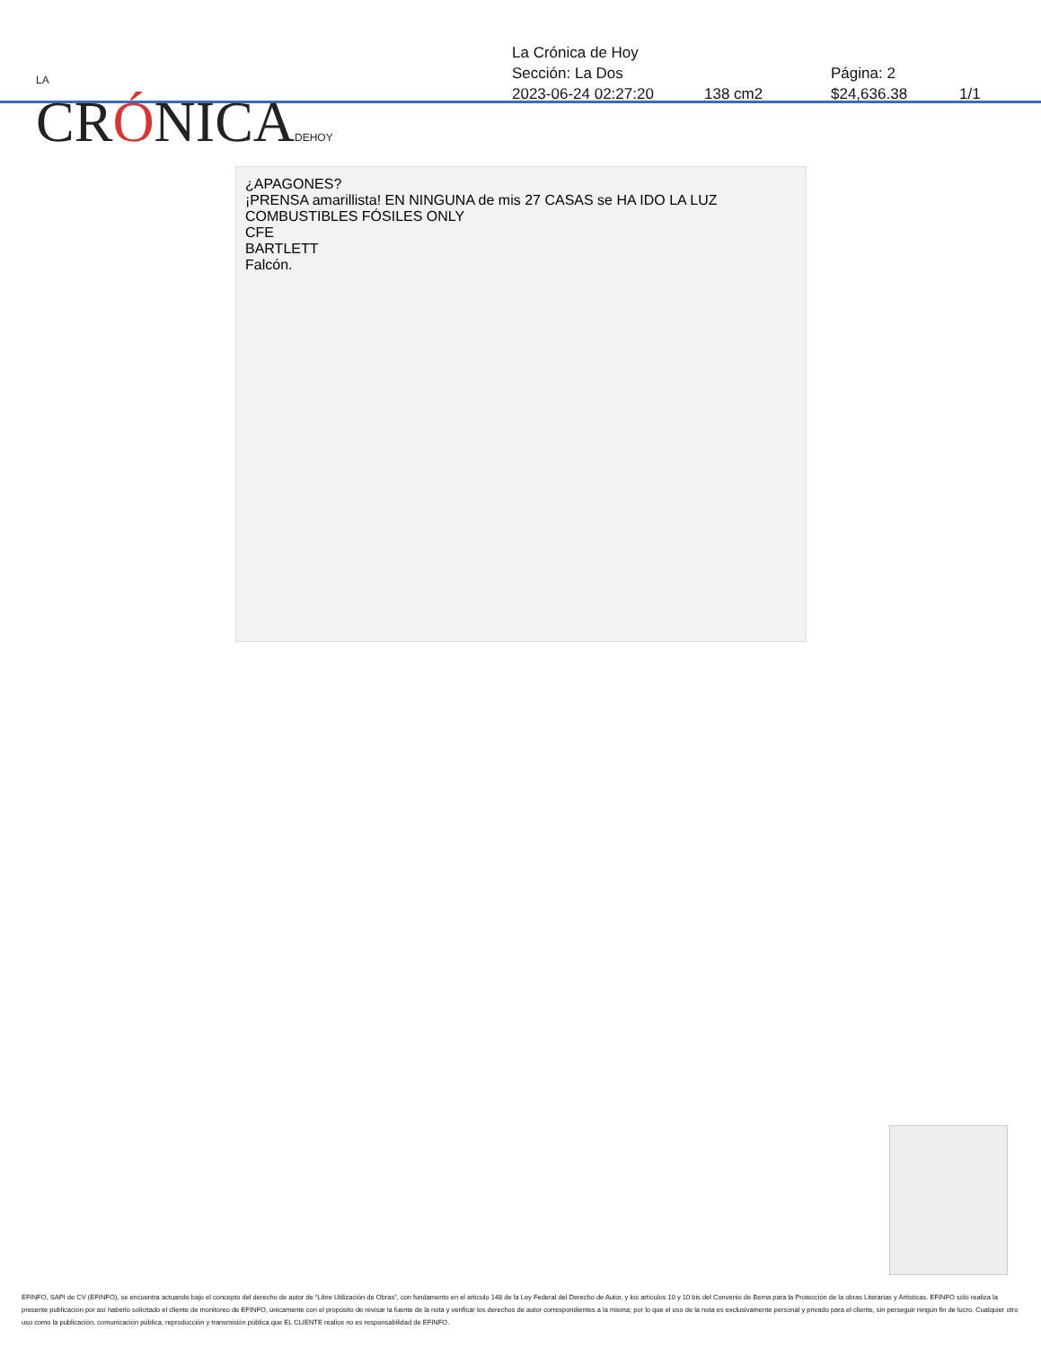LA
CRÓNICADEHOY
La Crónica de Hoy
Sección: La Dos Página: 2
2023-06-24 02:27:20 138 cm2 $24,636.38 1/1
¿APAGONES?
¡PRENSA amarillista! EN NINGUNA de mis 27 CASAS se HA IDO LA LUZ
COMBUSTIBLES FÓSILES ONLY
CFE
BARTLETT
Falcón.
EFINFO, SAPI de CV (EFINFO), se encuentra actuando bajo el concepto del derecho de autor de “Libre Utilización de Obras”, con fundamento en el artículo 148 de la Ley Federal del Derecho de Autor, y los artículos 10 y 10 bis del Convenio de Berna para la Protección de la obras Literarias y Artísticas. EFINFO sólo realiza la presente publicación por así haberlo solicitado el cliente de monitoreo de EFINFO, únicamente con el propósito de revisar la fuente de la nota y verificar los derechos de autor correspondientes a la misma; por lo que el uso de la nota es exclusivamente personal y privado para el cliente, sin perseguir ningún fin de lucro. Cualquier otro uso como la publicación, comunicación pública, reproducción y transmisión pública que EL CLIENTE realice no es responsabilidad de EFINFO.